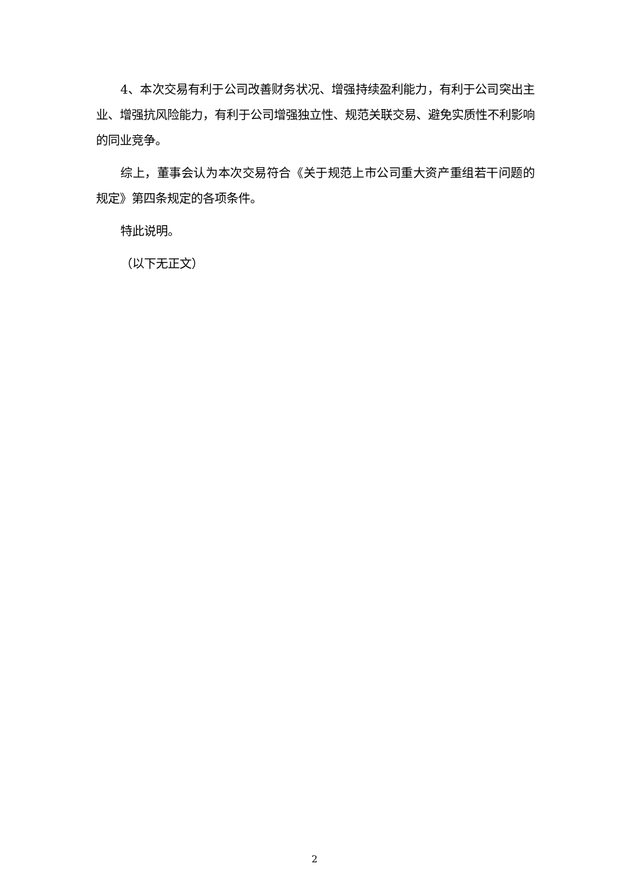4、本次交易有利于公司改善财务状况、增强持续盈利能力，有利于公司突出主业、增强抗风险能力，有利于公司增强独立性、规范关联交易、避免实质性不利影响的同业竞争。
综上，董事会认为本次交易符合《关于规范上市公司重大资产重组若干问题的规定》第四条规定的各项条件。
特此说明。
（以下无正文）
2